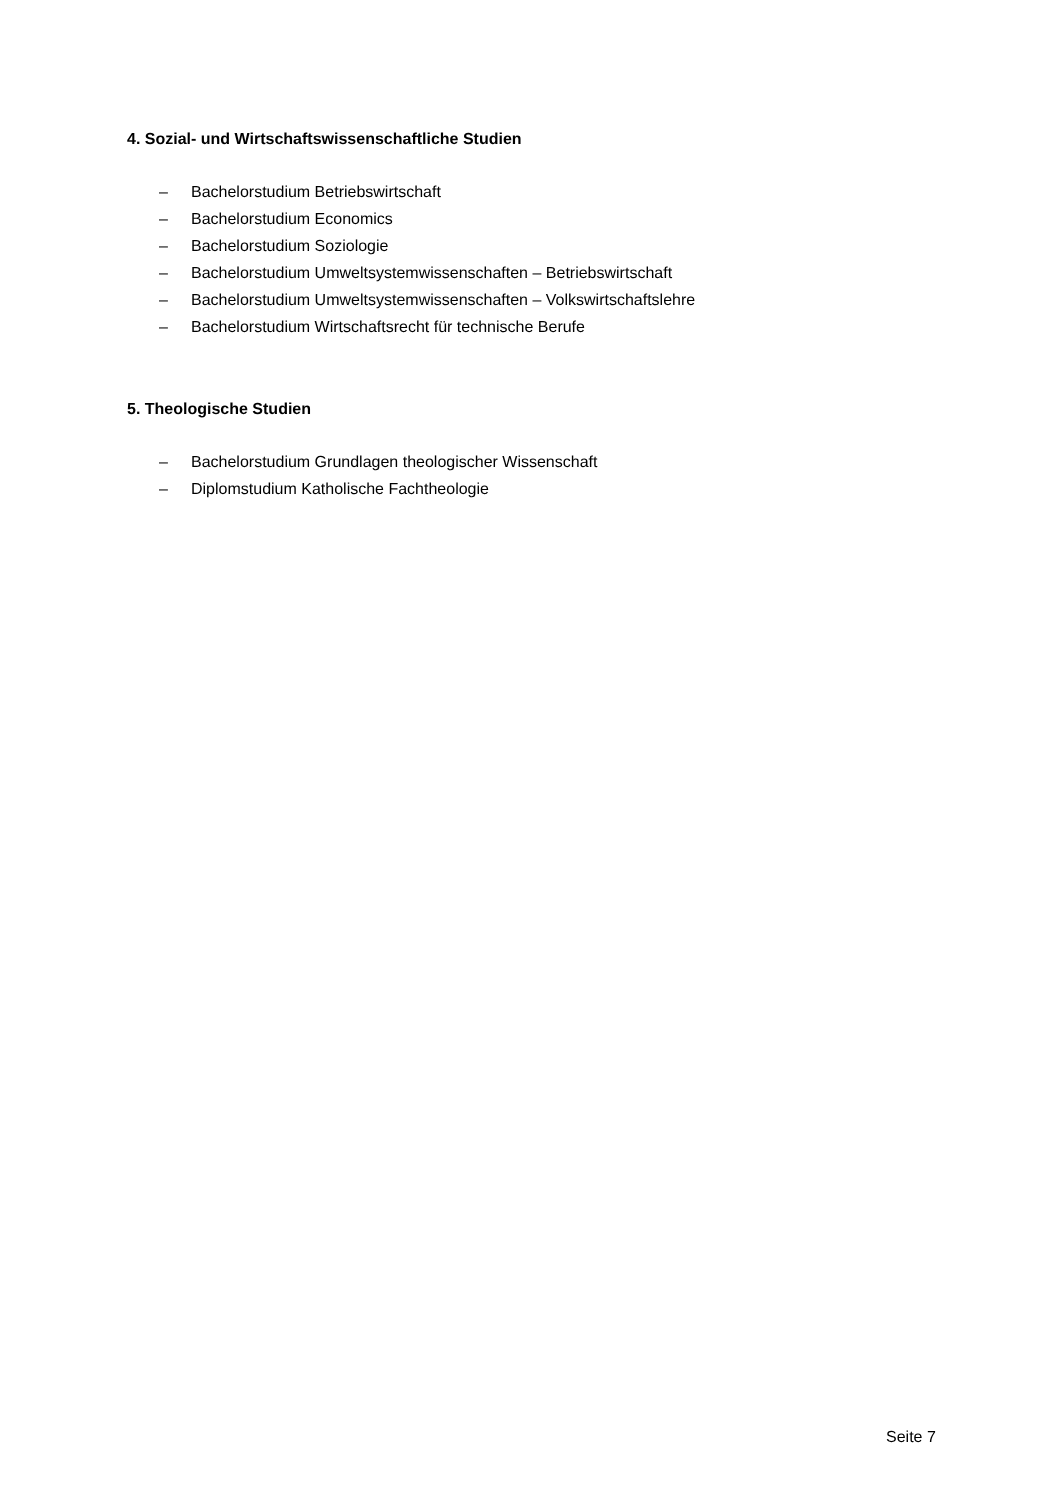4. Sozial- und Wirtschaftswissenschaftliche Studien
– Bachelorstudium Betriebswirtschaft
– Bachelorstudium Economics
– Bachelorstudium Soziologie
– Bachelorstudium Umweltsystemwissenschaften – Betriebswirtschaft
– Bachelorstudium Umweltsystemwissenschaften – Volkswirtschaftslehre
– Bachelorstudium Wirtschaftsrecht für technische Berufe
5. Theologische Studien
– Bachelorstudium Grundlagen theologischer Wissenschaft
– Diplomstudium Katholische Fachtheologie
Seite 7